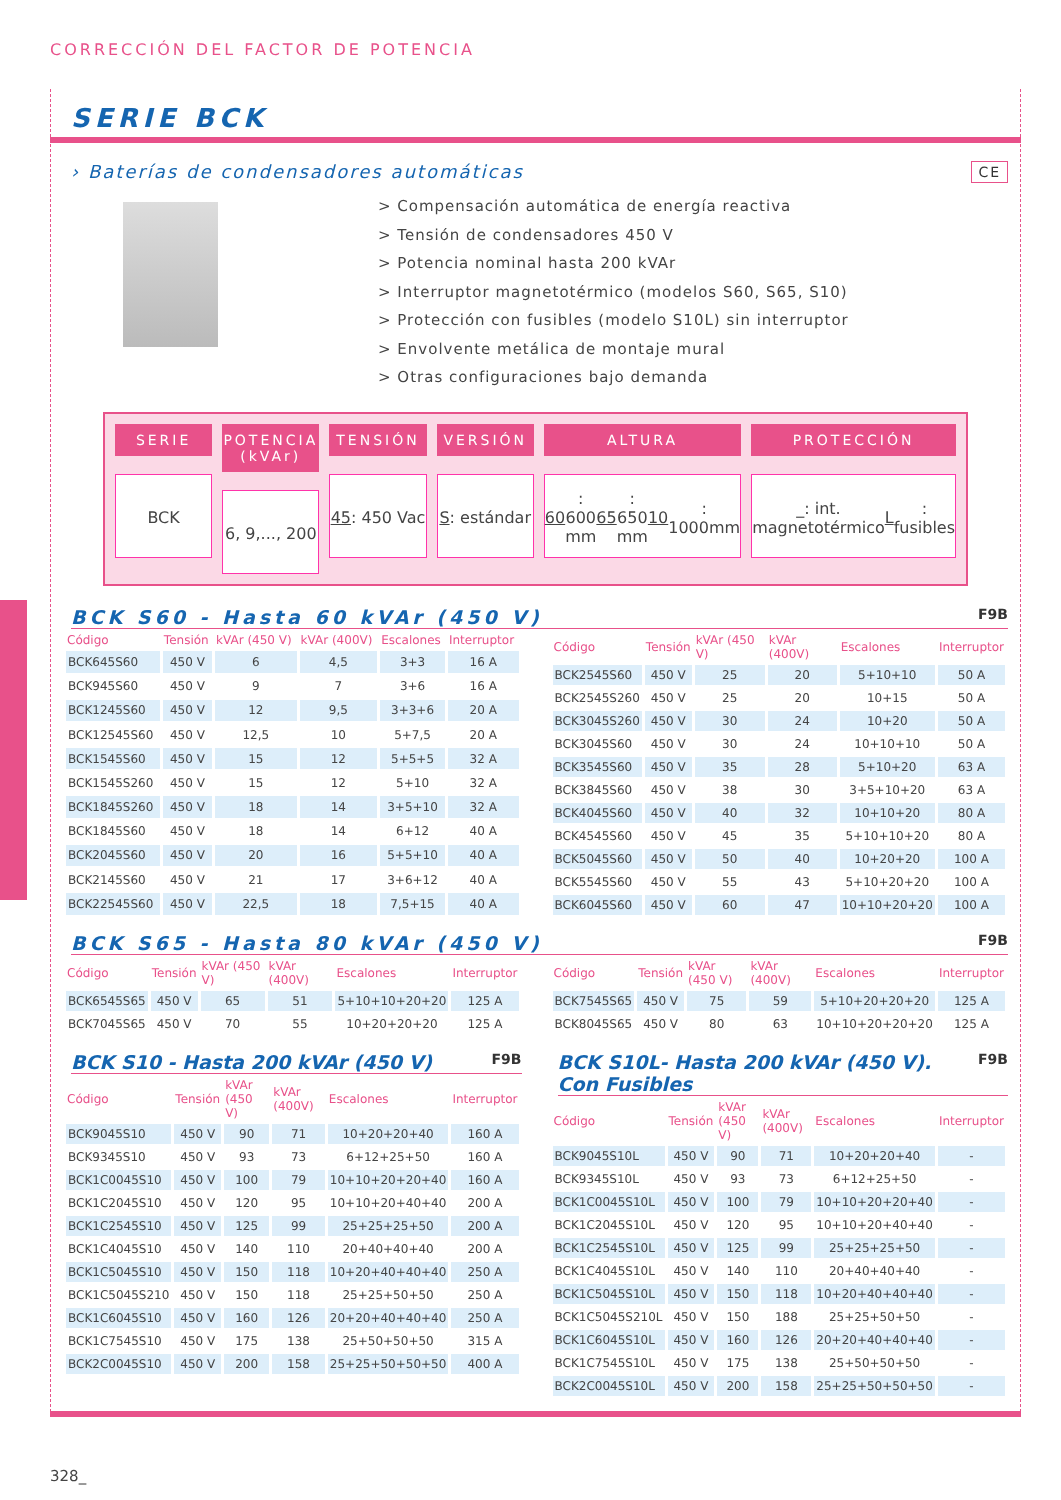CORRECCIÓN DEL FACTOR DE POTENCIA
SERIE BCK
› Baterías de condensadores automáticas CE
> Compensación automática de energía reactiva
> Tensión de condensadores 450 V
> Potencia nominal hasta 200 kVAr
> Interruptor magnetotérmico (modelos S60, S65, S10)
> Protección con fusibles (modelo S10L) sin interruptor
> Envolvente metálica de montaje mural
> Otras configuraciones bajo demanda
SERIE
BCK
POTENCIA (kVAr)
6, 9,..., 200
TENSIÓN
45: 450 Vac
VERSIÓN
S: estándar
ALTURA
60: 600 mm
65: 650 mm
10: 1000mm
PROTECCIÓN
_: int. magnetotérmico
L: fusibles
BCK S60 - Hasta 60 kVAr (450 V) F9B
| Código | Tensión | kVAr (450 V) | kVAr (400V) | Escalones | Interruptor |
| --- | --- | --- | --- | --- | --- |
| BCK645S60 | 450 V | 6 | 4,5 | 3+3 | 16 A |
| BCK945S60 | 450 V | 9 | 7 | 3+6 | 16 A |
| BCK1245S60 | 450 V | 12 | 9,5 | 3+3+6 | 20 A |
| BCK12545S60 | 450 V | 12,5 | 10 | 5+7,5 | 20 A |
| BCK1545S60 | 450 V | 15 | 12 | 5+5+5 | 32 A |
| BCK1545S260 | 450 V | 15 | 12 | 5+10 | 32 A |
| BCK1845S260 | 450 V | 18 | 14 | 3+5+10 | 32 A |
| BCK1845S60 | 450 V | 18 | 14 | 6+12 | 40 A |
| BCK2045S60 | 450 V | 20 | 16 | 5+5+10 | 40 A |
| BCK2145S60 | 450 V | 21 | 17 | 3+6+12 | 40 A |
| BCK22545S60 | 450 V | 22,5 | 18 | 7,5+15 | 40 A |
| Código | Tensión | kVAr (450 V) | kVAr (400V) | Escalones | Interruptor |
| --- | --- | --- | --- | --- | --- |
| BCK2545S60 | 450 V | 25 | 20 | 5+10+10 | 50 A |
| BCK2545S260 | 450 V | 25 | 20 | 10+15 | 50 A |
| BCK3045S260 | 450 V | 30 | 24 | 10+20 | 50 A |
| BCK3045S60 | 450 V | 30 | 24 | 10+10+10 | 50 A |
| BCK3545S60 | 450 V | 35 | 28 | 5+10+20 | 63 A |
| BCK3845S60 | 450 V | 38 | 30 | 3+5+10+20 | 63 A |
| BCK4045S60 | 450 V | 40 | 32 | 10+10+20 | 80 A |
| BCK4545S60 | 450 V | 45 | 35 | 5+10+10+20 | 80 A |
| BCK5045S60 | 450 V | 50 | 40 | 10+20+20 | 100 A |
| BCK5545S60 | 450 V | 55 | 43 | 5+10+20+20 | 100 A |
| BCK6045S60 | 450 V | 60 | 47 | 10+10+20+20 | 100 A |
BCK S65 - Hasta 80 kVAr (450 V) F9B
| Código | Tensión | kVAr (450 V) | kVAr (400V) | Escalones | Interruptor |
| --- | --- | --- | --- | --- | --- |
| BCK6545S65 | 450 V | 65 | 51 | 5+10+10+20+20 | 125 A |
| BCK7045S65 | 450 V | 70 | 55 | 10+20+20+20 | 125 A |
| Código | Tensión | kVAr (450 V) | kVAr (400V) | Escalones | Interruptor |
| --- | --- | --- | --- | --- | --- |
| BCK7545S65 | 450 V | 75 | 59 | 5+10+20+20+20 | 125 A |
| BCK8045S65 | 450 V | 80 | 63 | 10+10+20+20+20 | 125 A |
BCK S10 - Hasta 200 kVAr (450 V) F9B
| Código | Tensión | kVAr (450 V) | kVAr (400V) | Escalones | Interruptor |
| --- | --- | --- | --- | --- | --- |
| BCK9045S10 | 450 V | 90 | 71 | 10+20+20+40 | 160 A |
| BCK9345S10 | 450 V | 93 | 73 | 6+12+25+50 | 160 A |
| BCK1C0045S10 | 450 V | 100 | 79 | 10+10+20+20+40 | 160 A |
| BCK1C2045S10 | 450 V | 120 | 95 | 10+10+20+40+40 | 200 A |
| BCK1C2545S10 | 450 V | 125 | 99 | 25+25+25+50 | 200 A |
| BCK1C4045S10 | 450 V | 140 | 110 | 20+40+40+40 | 200 A |
| BCK1C5045S10 | 450 V | 150 | 118 | 10+20+40+40+40 | 250 A |
| BCK1C5045S210 | 450 V | 150 | 118 | 25+25+50+50 | 250 A |
| BCK1C6045S10 | 450 V | 160 | 126 | 20+20+40+40+40 | 250 A |
| BCK1C7545S10 | 450 V | 175 | 138 | 25+50+50+50 | 315 A |
| BCK2C0045S10 | 450 V | 200 | 158 | 25+25+50+50+50 | 400 A |
BCK S10L- Hasta 200 kVAr (450 V). Con Fusibles F9B
| Código | Tensión | kVAr (450 V) | kVAr (400V) | Escalones | Interruptor |
| --- | --- | --- | --- | --- | --- |
| BCK9045S10L | 450 V | 90 | 71 | 10+20+20+40 | - |
| BCK9345S10L | 450 V | 93 | 73 | 6+12+25+50 | - |
| BCK1C0045S10L | 450 V | 100 | 79 | 10+10+20+20+40 | - |
| BCK1C2045S10L | 450 V | 120 | 95 | 10+10+20+40+40 | - |
| BCK1C2545S10L | 450 V | 125 | 99 | 25+25+25+50 | - |
| BCK1C4045S10L | 450 V | 140 | 110 | 20+40+40+40 | - |
| BCK1C5045S10L | 450 V | 150 | 118 | 10+20+40+40+40 | - |
| BCK1C5045S210L | 450 V | 150 | 188 | 25+25+50+50 | - |
| BCK1C6045S10L | 450 V | 160 | 126 | 20+20+40+40+40 | - |
| BCK1C7545S10L | 450 V | 175 | 138 | 25+50+50+50 | - |
| BCK2C0045S10L | 450 V | 200 | 158 | 25+25+50+50+50 | - |
328_